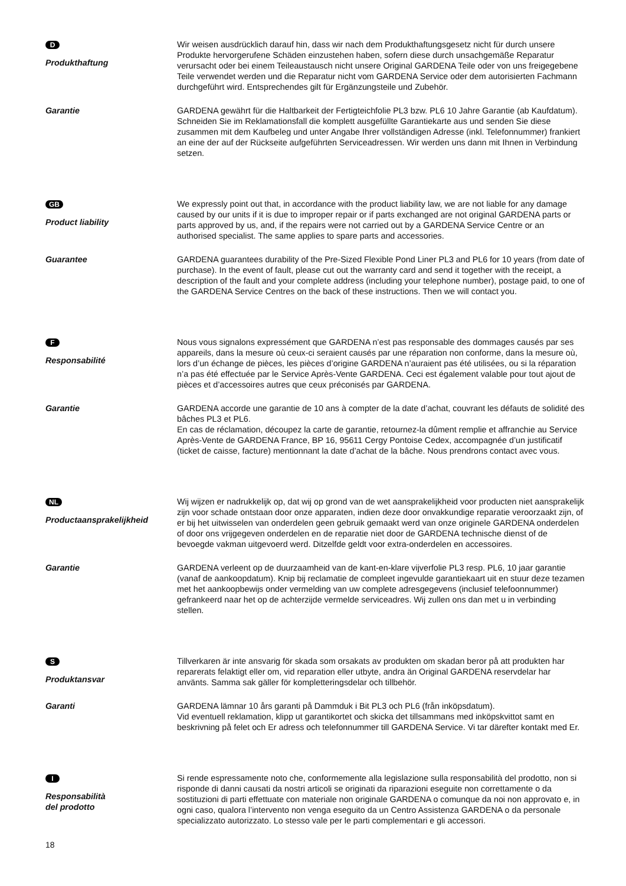D
Produkthaftung
Wir weisen ausdrücklich darauf hin, dass wir nach dem Produkthaftungsgesetz nicht für durch unsere Produkte hervorgerufene Schäden einzustehen haben, sofern diese durch unsachgemäße Reparatur verursacht oder bei einem Teileaustausch nicht unsere Original GARDENA Teile oder von uns freigegebene Teile verwendet werden und die Reparatur nicht vom GARDENA Service oder dem autorisierten Fachmann durchgeführt wird. Entsprechendes gilt für Ergänzungsteile und Zubehör.
Garantie GARDENA gewährt für die Haltbarkeit der Fertigteichfolie PL3 bzw. PL6 10 Jahre Garantie (ab Kaufdatum). Schneiden Sie im Reklamationsfall die komplett ausgefüllte Garantiekarte aus und senden Sie diese zusammen mit dem Kaufbeleg und unter Angabe Ihrer vollständigen Adresse (inkl. Telefonnummer) frankiert an eine der auf der Rückseite aufgeführten Serviceadressen. Wir werden uns dann mit Ihnen in Verbindung setzen.
GB
Product liability
We expressly point out that, in accordance with the product liability law, we are not liable for any damage caused by our units if it is due to improper repair or if parts exchanged are not original GARDENA parts or parts approved by us, and, if the repairs were not carried out by a GARDENA Service Centre or an authorised specialist. The same applies to spare parts and accessories.
Guarantee GARDENA guarantees durability of the Pre-Sized Flexible Pond Liner PL3 and PL6 for 10 years (from date of purchase). In the event of fault, please cut out the warranty card and send it together with the receipt, a description of the fault and your complete address (including your telephone number), postage paid, to one of the GARDENA Service Centres on the back of these instructions. Then we will contact you.
F
Responsabilité
Nous vous signalons expressément que GARDENA n’est pas responsable des dommages causés par ses appareils, dans la mesure où ceux-ci seraient causés par une réparation non conforme, dans la mesure où, lors d’un échange de pièces, les pièces d’origine GARDENA n’auraient pas été utilisées, ou si la réparation n’a pas été effectuée par le Service Après-Vente GARDENA. Ceci est également valable pour tout ajout de pièces et d’accessoires autres que ceux préconisés par GARDENA.
Garantie GARDENA accorde une garantie de 10 ans à compter de la date d’achat, couvrant les défauts de solidité des bâches PL3 et PL6.
En cas de réclamation, découpez la carte de garantie, retournez-la dûment remplie et affranchie au Service Après-Vente de GARDENA France, BP 16, 95611 Cergy Pontoise Cedex, accompagnée d’un justificatif (ticket de caisse, facture) mentionnant la date d’achat de la bâche. Nous prendrons contact avec vous.
NL
Productaansprakelijkheid
Wij wijzen er nadrukkelijk op, dat wij op grond van de wet aansprakelijkheid voor producten niet aansprakelijk zijn voor schade ontstaan door onze apparaten, indien deze door onvakkundige reparatie veroorzaakt zijn, of er bij het uitwisselen van onderdelen geen gebruik gemaakt werd van onze originele GARDENA onderdelen of door ons vrijgegeven onderdelen en de reparatie niet door de GARDENA technische dienst of de bevoegde vakman uitgevoerd werd. Ditzelfde geldt voor extra-onderdelen en accessoires.
Garantie GARDENA verleent op de duurzaamheid van de kant-en-klare vijverfolie PL3 resp. PL6, 10 jaar garantie (vanaf de aankoopdatum). Knip bij reclamatie de compleet ingevulde garantiekaart uit en stuur deze tezamen met het aankoopbewijs onder vermelding van uw complete adresgegevens (inclusief telefoonnummer) gefrankeerd naar het op de achterzijde vermelde serviceadres. Wij zullen ons dan met u in verbinding stellen.
S
Produktansvar
Tillverkaren är inte ansvarig för skada som orsakats av produkten om skadan beror på att produkten har reparerats felaktigt eller om, vid reparation eller utbyte, andra än Original GARDENA reservdelar har använts. Samma sak gäller för kompletteringsdelar och tillbehör.
Garanti GARDENA lämnar 10 års garanti på Dammduk i Bit PL3 och PL6 (från inköpsdatum).
Vid eventuell reklamation, klipp ut garantikortet och skicka det tillsammans med inköpskvittot samt en beskrivning på felet och Er adress och telefonnummer till GARDENA Service. Vi tar därefter kontakt med Er.
I
Responsabilità
del prodotto
Si rende espressamente noto che, conformemente alla legislazione sulla responsabilità del prodotto, non si risponde di danni causati da nostri articoli se originati da riparazioni eseguite non correttamente o da sostituzioni di parti effettuate con materiale non originale GARDENA o comunque da noi non approvato e, in ogni caso, qualora l’intervento non venga eseguito da un Centro Assistenza GARDENA o da personale specializzato autorizzato. Lo stesso vale per le parti complementari e gli accessori.
18